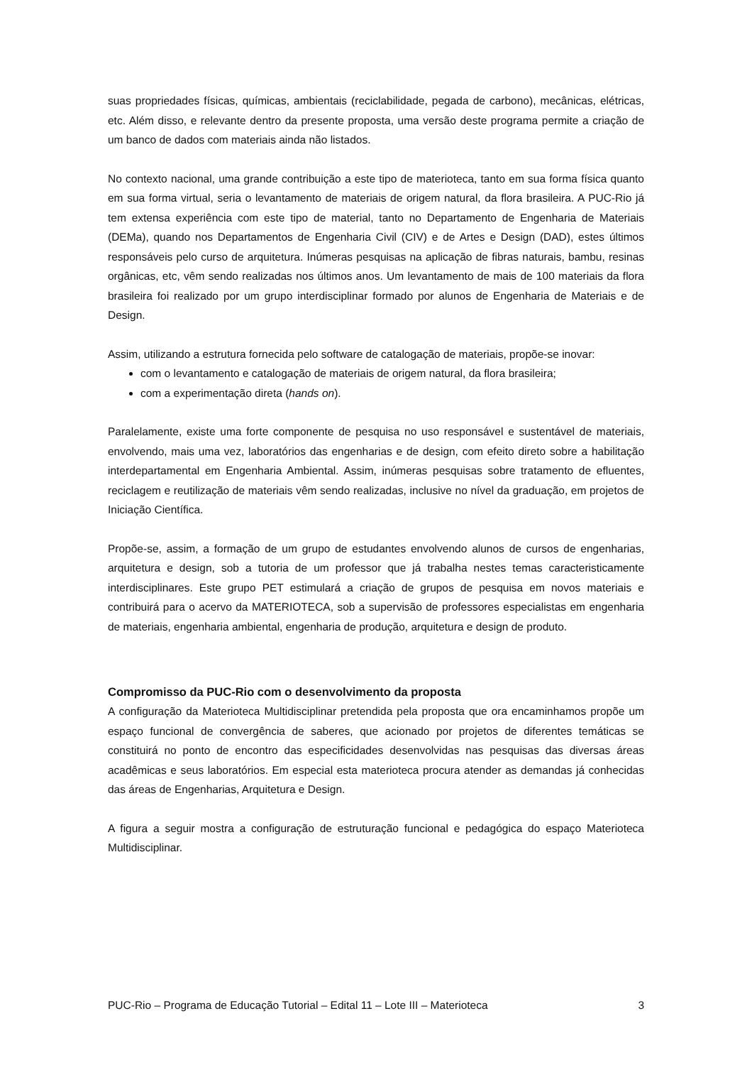suas propriedades físicas, químicas, ambientais (reciclabilidade, pegada de carbono), mecânicas, elétricas, etc. Além disso, e relevante dentro da presente proposta, uma versão deste programa permite a criação de um banco de dados com materiais ainda não listados.
No contexto nacional, uma grande contribuição a este tipo de materioteca, tanto em sua forma física quanto em sua forma virtual, seria o levantamento de materiais de origem natural, da flora brasileira. A PUC-Rio já tem extensa experiência com este tipo de material, tanto no Departamento de Engenharia de Materiais (DEMa), quando nos Departamentos de Engenharia Civil (CIV) e de Artes e Design (DAD), estes últimos responsáveis pelo curso de arquitetura. Inúmeras pesquisas na aplicação de fibras naturais, bambu, resinas orgânicas, etc, vêm sendo realizadas nos últimos anos. Um levantamento de mais de 100 materiais da flora brasileira foi realizado por um grupo interdisciplinar formado por alunos de Engenharia de Materiais e de Design.
Assim, utilizando a estrutura fornecida pelo software de catalogação de materiais, propõe-se inovar:
com o levantamento e catalogação de materiais de origem natural, da flora brasileira;
com a experimentação direta (hands on).
Paralelamente, existe uma forte componente de pesquisa no uso responsável e sustentável de materiais, envolvendo, mais uma vez, laboratórios das engenharias e de design, com efeito direto sobre a habilitação interdepartamental em Engenharia Ambiental. Assim, inúmeras pesquisas sobre tratamento de efluentes, reciclagem e reutilização de materiais vêm sendo realizadas, inclusive no nível da graduação, em projetos de Iniciação Científica.
Propõe-se, assim, a formação de um grupo de estudantes envolvendo alunos de cursos de engenharias, arquitetura e design, sob a tutoria de um professor que já trabalha nestes temas caracteristicamente interdisciplinares. Este grupo PET estimulará a criação de grupos de pesquisa em novos materiais e contribuirá para o acervo da MATERIOTECA, sob a supervisão de professores especialistas em engenharia de materiais, engenharia ambiental, engenharia de produção, arquitetura e design de produto.
Compromisso da PUC-Rio com o desenvolvimento da proposta
A configuração da Materioteca Multidisciplinar pretendida pela proposta que ora encaminhamos propõe um espaço funcional de convergência de saberes, que acionado por projetos de diferentes temáticas se constituirá no ponto de encontro das especificidades desenvolvidas nas pesquisas das diversas áreas acadêmicas e seus laboratórios. Em especial esta materioteca procura atender as demandas já conhecidas das áreas de Engenharias, Arquitetura e Design.
A figura a seguir mostra a configuração de estruturação funcional e pedagógica do espaço Materioteca Multidisciplinar.
PUC-Rio – Programa de Educação Tutorial – Edital 11 – Lote III – Materioteca 3